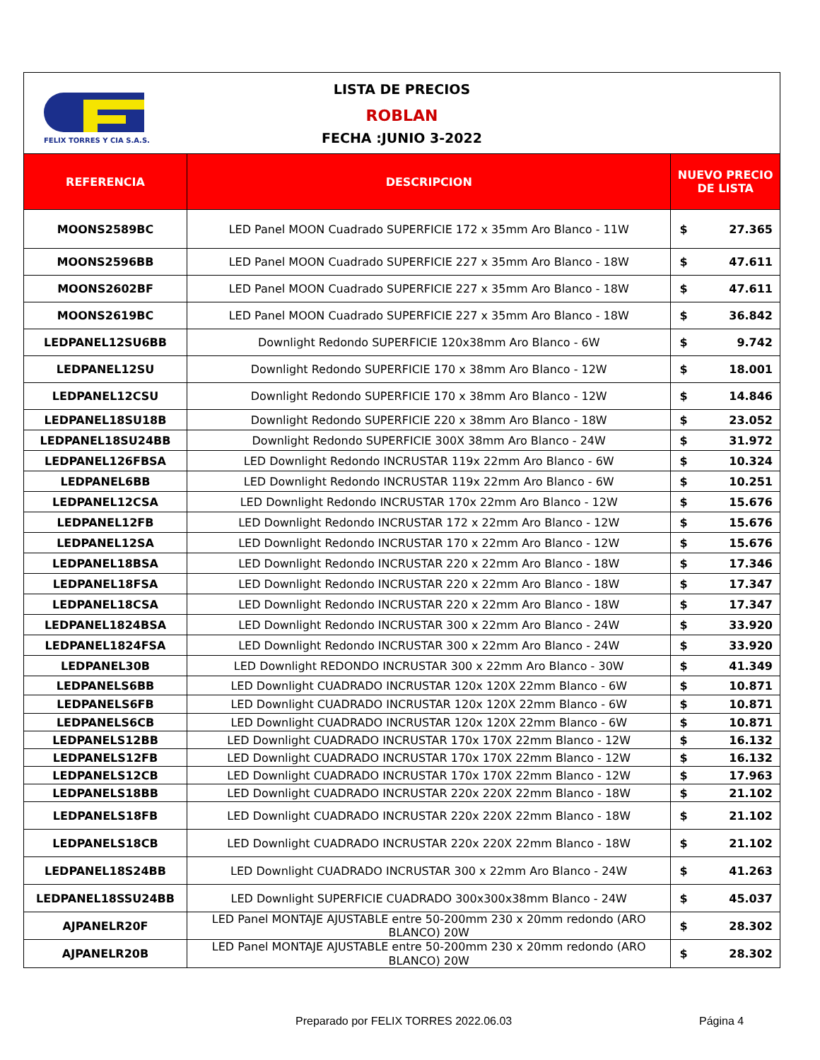FELIX TORRES Y CIA S.A.S.
LISTA DE PRECIOS
ROBLAN
FECHA :JUNIO 3-2022
| REFERENCIA | DESCRIPCION | NUEVO PRECIO DE LISTA | |
| --- | --- | --- | --- |
| MOONS2589BC | LED Panel MOON Cuadrado SUPERFICIE 172 x 35mm Aro Blanco - 11W | $ | 27.365 |
| MOONS2596BB | LED Panel MOON Cuadrado SUPERFICIE 227 x 35mm Aro Blanco - 18W | $ | 47.611 |
| MOONS2602BF | LED Panel MOON Cuadrado SUPERFICIE 227 x 35mm Aro Blanco - 18W | $ | 47.611 |
| MOONS2619BC | LED Panel MOON Cuadrado SUPERFICIE 227 x 35mm Aro Blanco - 18W | $ | 36.842 |
| LEDPANEL12SU6BB | Downlight Redondo SUPERFICIE 120x38mm Aro Blanco - 6W | $ | 9.742 |
| LEDPANEL12SU | Downlight Redondo SUPERFICIE 170 x 38mm Aro Blanco - 12W | $ | 18.001 |
| LEDPANEL12CSU | Downlight Redondo SUPERFICIE 170 x 38mm Aro Blanco - 12W | $ | 14.846 |
| LEDPANEL18SU18B | Downlight Redondo SUPERFICIE 220 x 38mm Aro Blanco - 18W | $ | 23.052 |
| LEDPANEL18SU24BB | Downlight Redondo SUPERFICIE 300X 38mm Aro Blanco - 24W | $ | 31.972 |
| LEDPANEL126FBSA | LED Downlight Redondo INCRUSTAR 119x 22mm Aro Blanco - 6W | $ | 10.324 |
| LEDPANEL6BB | LED Downlight Redondo INCRUSTAR 119x 22mm Aro Blanco - 6W | $ | 10.251 |
| LEDPANEL12CSA | LED Downlight Redondo INCRUSTAR 170x 22mm Aro Blanco - 12W | $ | 15.676 |
| LEDPANEL12FB | LED Downlight Redondo INCRUSTAR 172 x 22mm Aro Blanco - 12W | $ | 15.676 |
| LEDPANEL12SA | LED Downlight Redondo INCRUSTAR 170 x 22mm Aro Blanco - 12W | $ | 15.676 |
| LEDPANEL18BSA | LED Downlight Redondo INCRUSTAR 220 x 22mm Aro Blanco - 18W | $ | 17.346 |
| LEDPANEL18FSA | LED Downlight Redondo INCRUSTAR 220 x 22mm Aro Blanco - 18W | $ | 17.347 |
| LEDPANEL18CSA | LED Downlight Redondo INCRUSTAR 220 x 22mm Aro Blanco - 18W | $ | 17.347 |
| LEDPANEL1824BSA | LED Downlight Redondo INCRUSTAR 300 x 22mm Aro Blanco - 24W | $ | 33.920 |
| LEDPANEL1824FSA | LED Downlight Redondo INCRUSTAR 300 x 22mm Aro Blanco - 24W | $ | 33.920 |
| LEDPANEL30B | LED Downlight REDONDO INCRUSTAR 300 x 22mm Aro Blanco - 30W | $ | 41.349 |
| LEDPANELS6BB | LED Downlight CUADRADO INCRUSTAR 120x 120X 22mm Blanco - 6W | $ | 10.871 |
| LEDPANELS6FB | LED Downlight CUADRADO INCRUSTAR 120x 120X 22mm Blanco - 6W | $ | 10.871 |
| LEDPANELS6CB | LED Downlight CUADRADO INCRUSTAR 120x 120X 22mm Blanco - 6W | $ | 10.871 |
| LEDPANELS12BB | LED Downlight CUADRADO INCRUSTAR 170x 170X 22mm Blanco - 12W | $ | 16.132 |
| LEDPANELS12FB | LED Downlight CUADRADO INCRUSTAR 170x 170X 22mm Blanco - 12W | $ | 16.132 |
| LEDPANELS12CB | LED Downlight CUADRADO INCRUSTAR 170x 170X 22mm Blanco - 12W | $ | 17.963 |
| LEDPANELS18BB | LED Downlight CUADRADO INCRUSTAR 220x 220X 22mm Blanco - 18W | $ | 21.102 |
| LEDPANELS18FB | LED Downlight CUADRADO INCRUSTAR 220x 220X 22mm Blanco - 18W | $ | 21.102 |
| LEDPANELS18CB | LED Downlight CUADRADO INCRUSTAR 220x 220X 22mm Blanco - 18W | $ | 21.102 |
| LEDPANEL18S24BB | LED Downlight CUADRADO INCRUSTAR 300 x 22mm Aro Blanco - 24W | $ | 41.263 |
| LEDPANEL18SSU24BB | LED Downlight SUPERFICIE CUADRADO 300x300x38mm Blanco - 24W | $ | 45.037 |
| AJPANELR20F | LED Panel MONTAJE AJUSTABLE entre 50-200mm 230 x 20mm redondo (ARO BLANCO) 20W | $ | 28.302 |
| AJPANELR20B | LED Panel MONTAJE AJUSTABLE entre 50-200mm 230 x 20mm redondo (ARO BLANCO) 20W | $ | 28.302 |
Preparado por FELIX TORRES 2022.06.03
Página 4